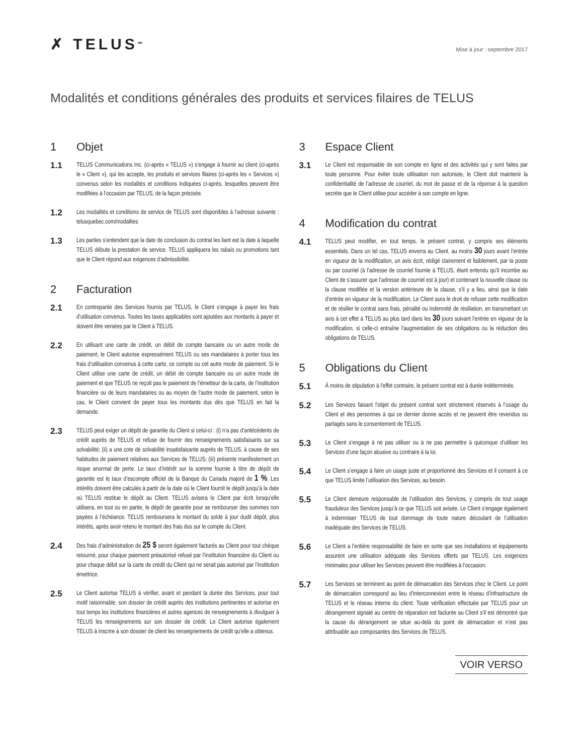✗ TELUS<sup>MD</sup>
Mise à jour : septembre 2017
Modalités et conditions générales des produits et services filaires de TELUS
1 Objet
1.1
TELUS Communications Inc. (ci-après « TELUS ») s’engage à fournir au client (ci-après le « Client »), qui les accepte, les produits et services filaires (ci-après les « Services ») convenus selon les modalités et conditions indiquées ci-après, lesquelles peuvent être modifiées à l’occasion par TELUS, de la façon précisée.
1.2
Les modalités et conditions de service de TELUS sont disponibles à l’adresse suivante : telusquebec.com/modalites
1.3
Les parties s’entendent que la date de conclusion du contrat les liant est la date à laquelle TELUS débute la prestation de service. TELUS appliquera les rabais ou promotions tant que le Client répond aux exigences d’admissibilité.
2 Facturation
2.1
En contrepartie des Services fournis par TELUS, le Client s’engage à payer les frais d’utilisation convenus. Toutes les taxes applicables sont ajoutées aux montants à payer et doivent être versées par le Client à TELUS.
2.2
En utilisant une carte de crédit, un débit de compte bancaire ou un autre mode de paiement, le Client autorise expressément TELUS ou ses mandataires à porter tous les frais d’utilisation convenus à cette carte, ce compte ou cet autre mode de paiement. Si le Client utilise une carte de crédit, un débit de compte bancaire ou un autre mode de paiement et que TELUS ne reçoit pas le paiement de l’émetteur de la carte, de l’institution financière ou de leurs mandataires ou au moyen de l’autre mode de paiement, selon le cas, le Client convient de payer tous les montants dus dès que TELUS en fait la demande.
2.3
TELUS peut exiger un dépôt de garantie du Client si celui-ci : (i) n’a pas d’antécédents de crédit auprès de TELUS et refuse de fournir des renseignements satisfaisants sur sa solvabilité; (ii) a une cote de solvabilité insatisfaisante auprès de TELUS, à cause de ses habitudes de paiement relatives aux Services de TELUS; (iii) présente manifestement un risque anormal de perte. Le taux d’intérêt sur la somme fournie à titre de dépôt de garantie est le taux d’escompte officiel de la Banque du Canada majoré de 1 %. Les intérêts doivent être calculés à partir de la date où le Client fournit le dépôt jusqu’à la date où TELUS restitue le dépôt au Client. TELUS avisera le Client par écrit lorsqu’elle utilisera, en tout ou en partie, le dépôt de garantie pour se rembourser des sommes non payées à l’échéance. TELUS remboursera le montant du solde à jour dudit dépôt, plus intérêts, après avoir retenu le montant des frais dus sur le compte du Client.
2.4
Des frais d’administration de 25 $ seront également facturés au Client pour tout chèque retourné, pour chaque paiement préautorisé refusé par l’institution financière du Client ou pour chaque débit sur la carte de crédit du Client qui ne serait pas autorisé par l’institution émettrice.
2.5
Le Client autorise TELUS à vérifier, avant et pendant la durée des Services, pour tout motif raisonnable, son dossier de crédit auprès des institutions pertinentes et autorise en tout temps les institutions financières et autres agences de renseignements à divulguer à TELUS les renseignements sur son dossier de crédit. Le Client autorise également TELUS à inscrire à son dossier de client les renseignements de crédit qu’elle a obtenus.
3 Espace Client
3.1
Le Client est responsable de son compte en ligne et des activités qui y sont faites par toute personne. Pour éviter toute utilisation non autorisée, le Client doit maintenir la confidentialité de l’adresse de courriel, du mot de passe et de la réponse à la question secrète que le Client utilise pour accéder à son compte en ligne.
4 Modification du contrat
4.1
TELUS peut modifier, en tout temps, le présent contrat, y compris ses éléments essentiels. Dans un tel cas, TELUS enverra au Client, au moins 30 jours avant l’entrée en vigueur de la modification, un avis écrit, rédigé clairement et lisiblement, par la poste ou par courriel (à l’adresse de courriel fournie à TELUS, étant entendu qu’il incombe au Client de s’assurer que l’adresse de courriel est à jour) et contenant la nouvelle clause ou la clause modifiée et la version antérieure de la clause, s’il y a lieu, ainsi que la date d’entrée en vigueur de la modification. Le Client aura le droit de refuser cette modification et de résilier le contrat sans frais, pénalité ou indemnité de résiliation, en transmettant un avis à cet effet à TELUS au plus tard dans les 30 jours suivant l’entrée en vigueur de la modification, si celle-ci entraîne l’augmentation de ses obligations ou la réduction des obligations de TELUS.
5 Obligations du Client
5.1
À moins de stipulation à l’effet contraire, le présent contrat est à durée indéterminée.
5.2
Les Services faisant l’objet du présent contrat sont strictement réservés à l’usage du Client et des personnes à qui ce dernier donne accès et ne peuvent être revendus ou partagés sans le consentement de TELUS.
5.3
Le Client s’engage à ne pas utiliser ou à ne pas permettre à quiconque d’utiliser les Services d’une façon abusive ou contraire à la loi.
5.4
Le Client s’engage à faire un usage juste et proportionné des Services et il consent à ce que TELUS limite l’utilisation des Services, au besoin.
5.5
Le Client demeure responsable de l’utilisation des Services, y compris de tout usage frauduleux des Services jusqu’à ce que TELUS soit avisée. Le Client s’engage également à indemniser TELUS de tout dommage de toute nature découlant de l’utilisation inadéquate des Services de TELUS.
5.6
Le Client a l’entière responsabilité de faire en sorte que ses installations et équipements assurent une utilisation adéquate des Services offerts par TELUS. Les exigences minimales pour utiliser les Services peuvent être modifiées à l’occasion.
5.7
Les Services se terminent au point de démarcation des Services chez le Client. Le point de démarcation correspond au lieu d’interconnexion entre le réseau d’infrastructure de TELUS et le réseau interne du client. Toute vérification effectuée par TELUS pour un dérangement signalé au centre de réparation est facturée au Client s’il est démontré que la cause du dérangement se situe au-delà du point de démarcation et n’est pas attribuable aux composantes des Services de TELUS.
VOIR VERSO